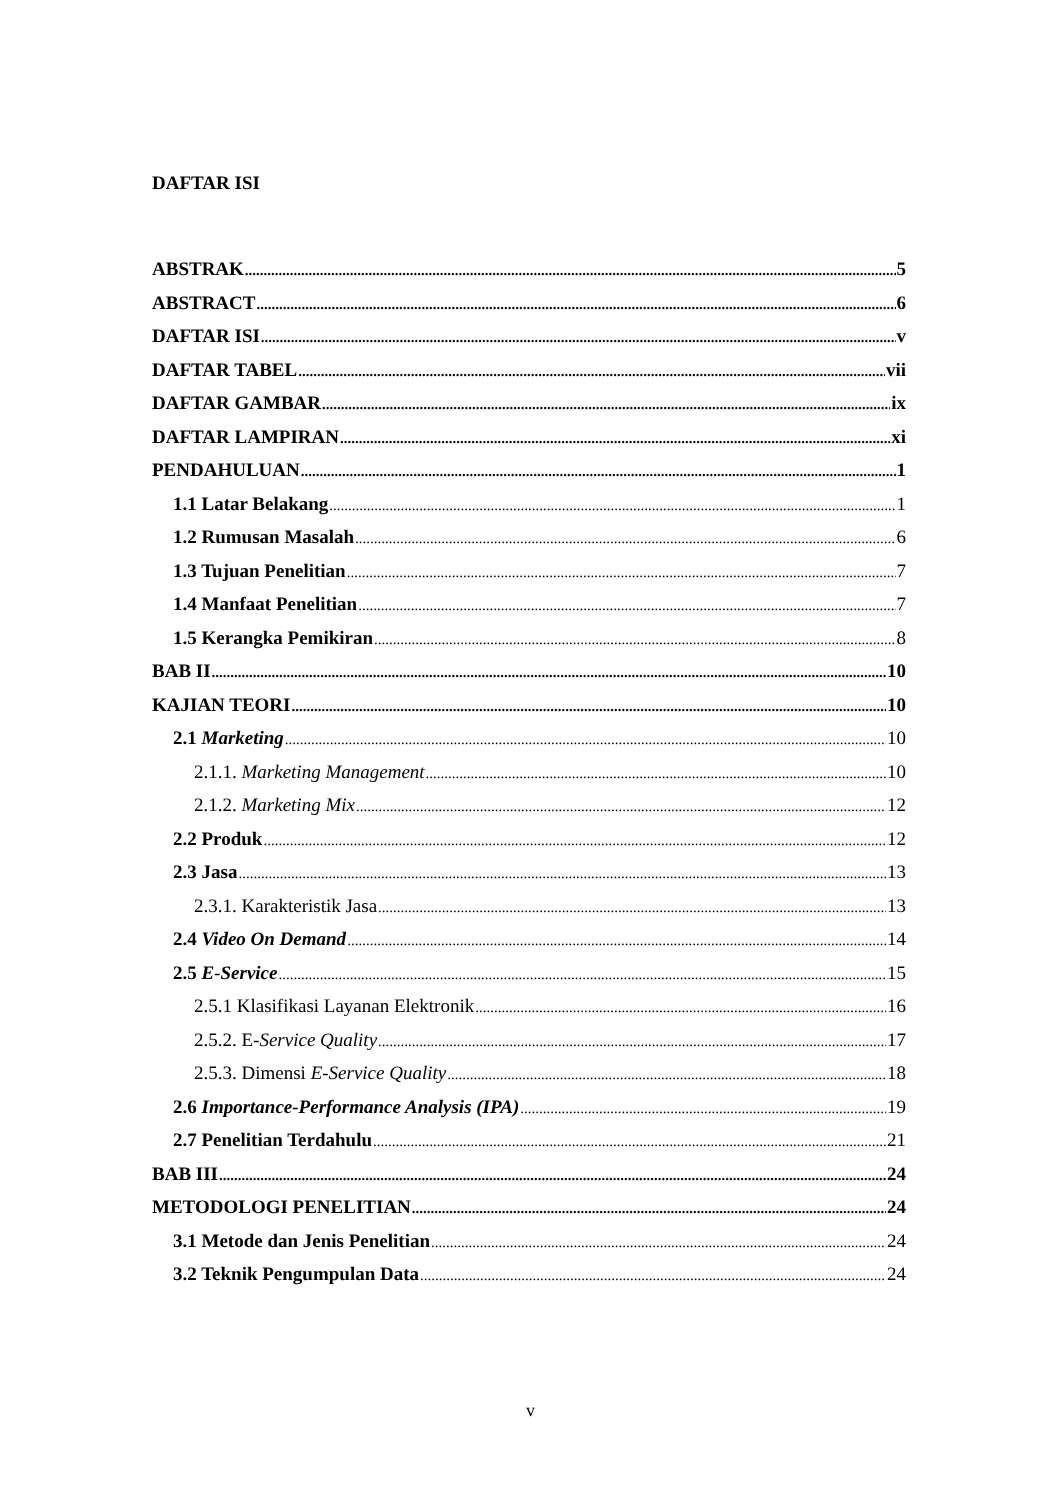DAFTAR ISI
ABSTRAK 5
ABSTRACT 6
DAFTAR ISI v
DAFTAR TABEL vii
DAFTAR GAMBAR ix
DAFTAR LAMPIRAN xi
PENDAHULUAN 1
1.1 Latar Belakang 1
1.2 Rumusan Masalah 6
1.3 Tujuan Penelitian 7
1.4 Manfaat Penelitian 7
1.5 Kerangka Pemikiran 8
BAB II 10
KAJIAN TEORI 10
2.1 Marketing 10
2.1.1. Marketing Management 10
2.1.2. Marketing Mix 12
2.2 Produk 12
2.3 Jasa 13
2.3.1. Karakteristik Jasa 13
2.4 Video On Demand 14
2.5 E-Service 15
2.5.1 Klasifikasi Layanan Elektronik 16
2.5.2. E-Service Quality 17
2.5.3. Dimensi E-Service Quality 18
2.6 Importance-Performance Analysis (IPA) 19
2.7 Penelitian Terdahulu 21
BAB III 24
METODOLOGI PENELITIAN 24
3.1 Metode dan Jenis Penelitian 24
3.2 Teknik Pengumpulan Data 24
v